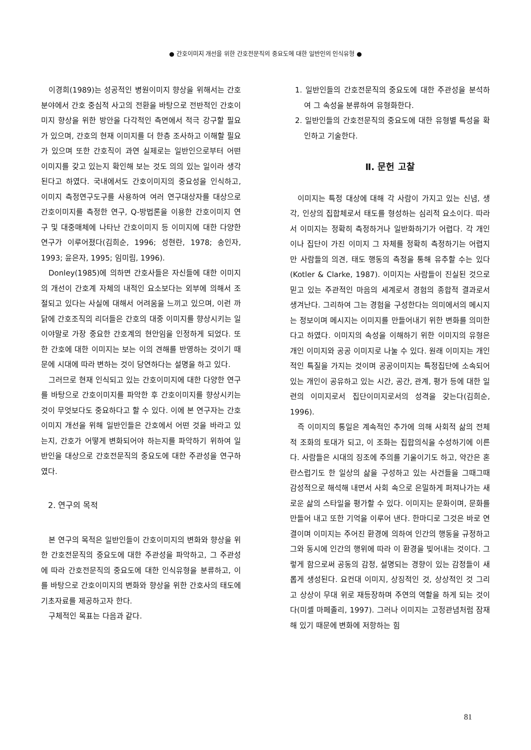● 간호이미지 개선을 위한 간호전문직의 중요도에 대한 일반인의 인식유형 ●
이경희(1989)는 성공적인 병원이미지 향상을 위해서는 간호분야에서 간호 중심적 사고의 전환을 바탕으로 전반적인 간호이미지 향상을 위한 방안을 다각적인 측면에서 적극 강구할 필요가 있으며, 간호의 현재 이미지를 더 한층 조사하고 이해할 필요가 있으며 또한 간호직이 과연 실제로는 일반인으로부터 어떤 이미지를 갖고 있는지 확인해 보는 것도 의의 있는 일이라 생각된다고 하였다. 국내에서도 간호이미지의 중요성을 인식하고, 이미지 측정연구도구를 사용하여 여러 연구대상자를 대상으로 간호이미지를 측정한 연구, Q-방법론을 이용한 간호이미지 연구 및 대중매체에 나타난 간호이미지 등 이미지에 대한 다양한 연구가 이루어졌다(김희순, 1996; 성현란, 1978; 송인자, 1993; 윤은자, 1995; 임미림, 1996).
Donley(1985)에 의하면 간호사들은 자신들에 대한 이미지의 개선이 간호계 자체의 내적인 요소보다는 외부에 의해서 조절되고 있다는 사실에 대해서 어려움을 느끼고 있으며, 이런 까닭에 간호조직의 리더들은 간호의 대중 이미지를 향상시키는 일이야말로 가장 중요한 간호계의 현안임을 인정하게 되었다. 또한 간호에 대한 이미지는 보는 이의 견해를 반영하는 것이기 때문에 시대에 따라 변하는 것이 당연하다는 설명을 하고 있다.
그러므로 현재 인식되고 있는 간호이미지에 대한 다양한 연구를 바탕으로 간호이미지를 파악한 후 간호이미지를 향상시키는 것이 무엇보다도 중요하다고 할 수 있다. 이에 본 연구자는 간호이미지 개선을 위해 일반인들은 간호에서 어떤 것을 바라고 있는지, 간호가 어떻게 변화되어야 하는지를 파악하기 위하여 일반인을 대상으로 간호전문직의 중요도에 대한 주관성을 연구하였다.
2. 연구의 목적
본 연구의 목적은 일반인들이 간호이미지의 변화와 향상을 위한 간호전문직의 중요도에 대한 주관성을 파악하고, 그 주관성에 따라 간호전문직의 중요도에 대한 인식유형을 분류하고, 이를 바탕으로 간호이미지의 변화와 향상을 위한 간호사의 태도에 기초자료를 제공하고자 한다.
구체적인 목표는 다음과 같다.
1. 일반인들의 간호전문직의 중요도에 대한 주관성을 분석하여 그 속성을 분류하여 유형화한다.
2. 일반인들의 간호전문직의 중요도에 대한 유형별 특성을 확인하고 기술한다.
Ⅱ. 문헌 고찰
이미지는 특정 대상에 대해 각 사람이 가지고 있는 신념, 생각, 인상의 집합체로서 태도를 형성하는 심리적 요소이다. 따라서 이미지는 정확히 측정하거나 일반화하기가 어렵다. 각 개인이나 집단이 가진 이미지 그 자체를 정확히 측정하기는 어렵지만 사람들의 의견, 태도 행동의 측정을 통해 유추할 수는 있다(Kotler & Clarke, 1987). 이미지는 사람들이 진실된 것으로 믿고 있는 주관적인 마음의 세계로서 경험의 종합적 결과로서 생겨난다. 그리하여 그는 경험을 구성한다는 의미에서의 메시지는 정보이며 메시지는 이미지를 만들어내기 위한 변화를 의미한다고 하였다. 이미지의 속성을 이해하기 위한 이미지의 유형은 개인 이미지와 공공 이미지로 나눌 수 있다. 원래 이미지는 개인적인 특질을 가지는 것이며 공공이미지는 특정집단에 소속되어 있는 개인이 공유하고 있는 시간, 공간, 관계, 평가 등에 대한 일련의 이미지로서 집단이미지로서의 성격을 갖는다(김희순, 1996).
즉 이미지의 통일은 계속적인 추가에 의해 사회적 삶의 전체적 조화의 토대가 되고, 이 조화는 집합의식을 수성하기에 이른다. 사람들은 시대의 징조에 주의를 기울이기도 하고, 약간은 혼란스럽기도 한 일상의 삶을 구성하고 있는 사건들을 그때그때 감성적으로 해석해 내면서 사회 속으로 은밀하게 퍼져나가는 새로운 삶의 스타일을 평가할 수 있다. 이미지는 문화이며, 문화를 만들어 내고 또한 기억을 이루어 낸다. 한마디로 그것은 바로 연결이며 이미지는 주어진 환경에 의하여 인간의 행동을 규정하고 그와 동시에 인간의 행위에 따라 이 환경을 빚어내는 것이다. 그렇게 함으로써 공동의 감정, 설명되는 경향이 있는 감정들이 새롭게 생성된다. 요컨대 이미지, 상징적인 것, 상상적인 것 그리고 상상이 무대 위로 재등장하며 주연의 역할을 하게 되는 것이다(미셸 마페졸리, 1997). 그러나 이미지는 고정관념처럼 잠재해 있기 때문에 변화에 저항하는 힘
81